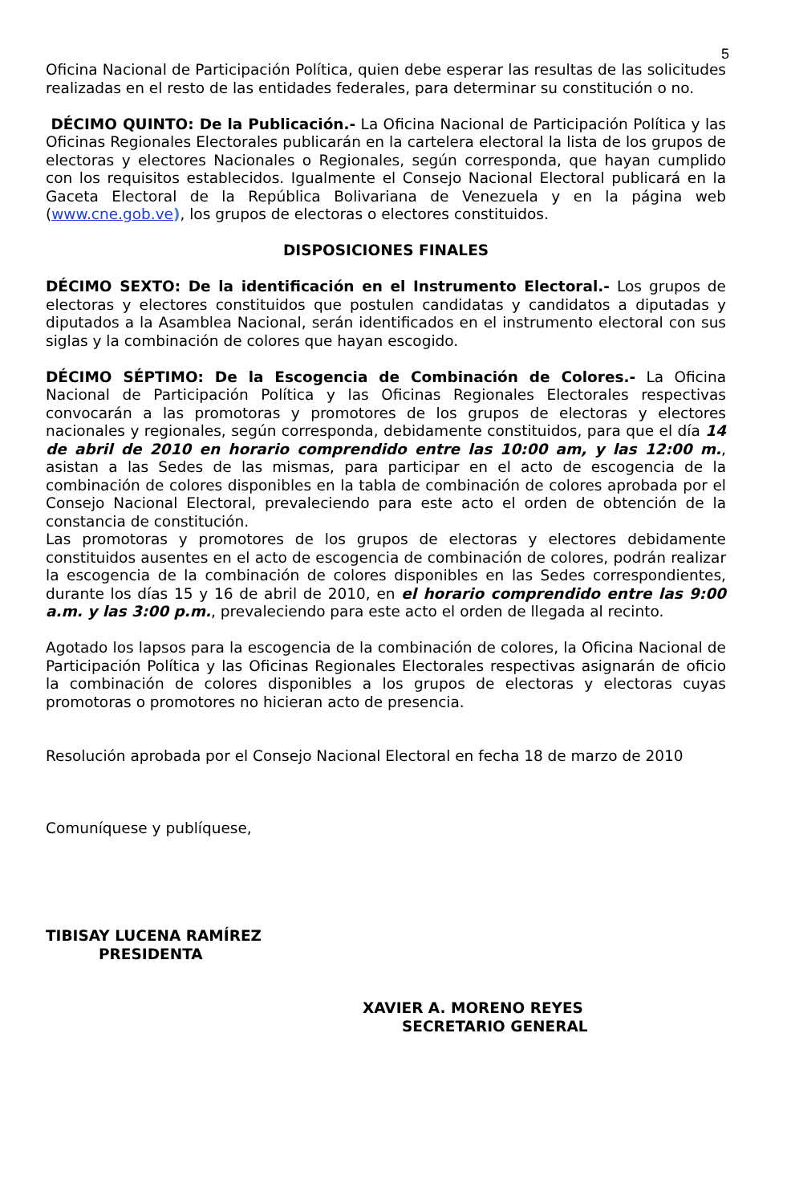5
Oficina Nacional de Participación Política, quien debe esperar las resultas de las solicitudes realizadas en el resto de las entidades federales, para determinar su constitución o no.
DÉCIMO QUINTO: De la Publicación.- La Oficina Nacional de Participación Política y las Oficinas Regionales Electorales publicarán en la cartelera electoral la lista de los grupos de electoras y electores Nacionales o Regionales, según corresponda, que hayan cumplido con los requisitos establecidos. Igualmente el Consejo Nacional Electoral publicará en la Gaceta Electoral de la República Bolivariana de Venezuela y en la página web (www.cne.gob.ve), los grupos de electoras o electores constituidos.
DISPOSICIONES FINALES
DÉCIMO SEXTO: De la identificación en el Instrumento Electoral.- Los grupos de electoras y electores constituidos que postulen candidatas y candidatos a diputadas y diputados a la Asamblea Nacional, serán identificados en el instrumento electoral con sus siglas y la combinación de colores que hayan escogido.
DÉCIMO SÉPTIMO: De la Escogencia de Combinación de Colores.- La Oficina Nacional de Participación Política y las Oficinas Regionales Electorales respectivas convocarán a las promotoras y promotores de los grupos de electoras y electores nacionales y regionales, según corresponda, debidamente constituidos, para que el día 14 de abril de 2010 en horario comprendido entre las 10:00 am, y las 12:00 m., asistan a las Sedes de las mismas, para participar en el acto de escogencia de la combinación de colores disponibles en la tabla de combinación de colores aprobada por el Consejo Nacional Electoral, prevaleciendo para este acto el orden de obtención de la constancia de constitución.
Las promotoras y promotores de los grupos de electoras y electores debidamente constituidos ausentes en el acto de escogencia de combinación de colores, podrán realizar la escogencia de la combinación de colores disponibles en las Sedes correspondientes, durante los días 15 y 16 de abril de 2010, en el horario comprendido entre las 9:00 a.m. y las 3:00 p.m., prevaleciendo para este acto el orden de llegada al recinto.
Agotado los lapsos para la escogencia de la combinación de colores, la Oficina Nacional de Participación Política y las Oficinas Regionales Electorales respectivas asignarán de oficio la combinación de colores disponibles a los grupos de electoras y electoras cuyas promotoras o promotores no hicieran acto de presencia.
Resolución aprobada por el Consejo Nacional Electoral en fecha 18 de marzo de 2010
Comuníquese y publíquese,
TIBISAY LUCENA RAMÍREZ
PRESIDENTA
XAVIER A. MORENO REYES
SECRETARIO GENERAL